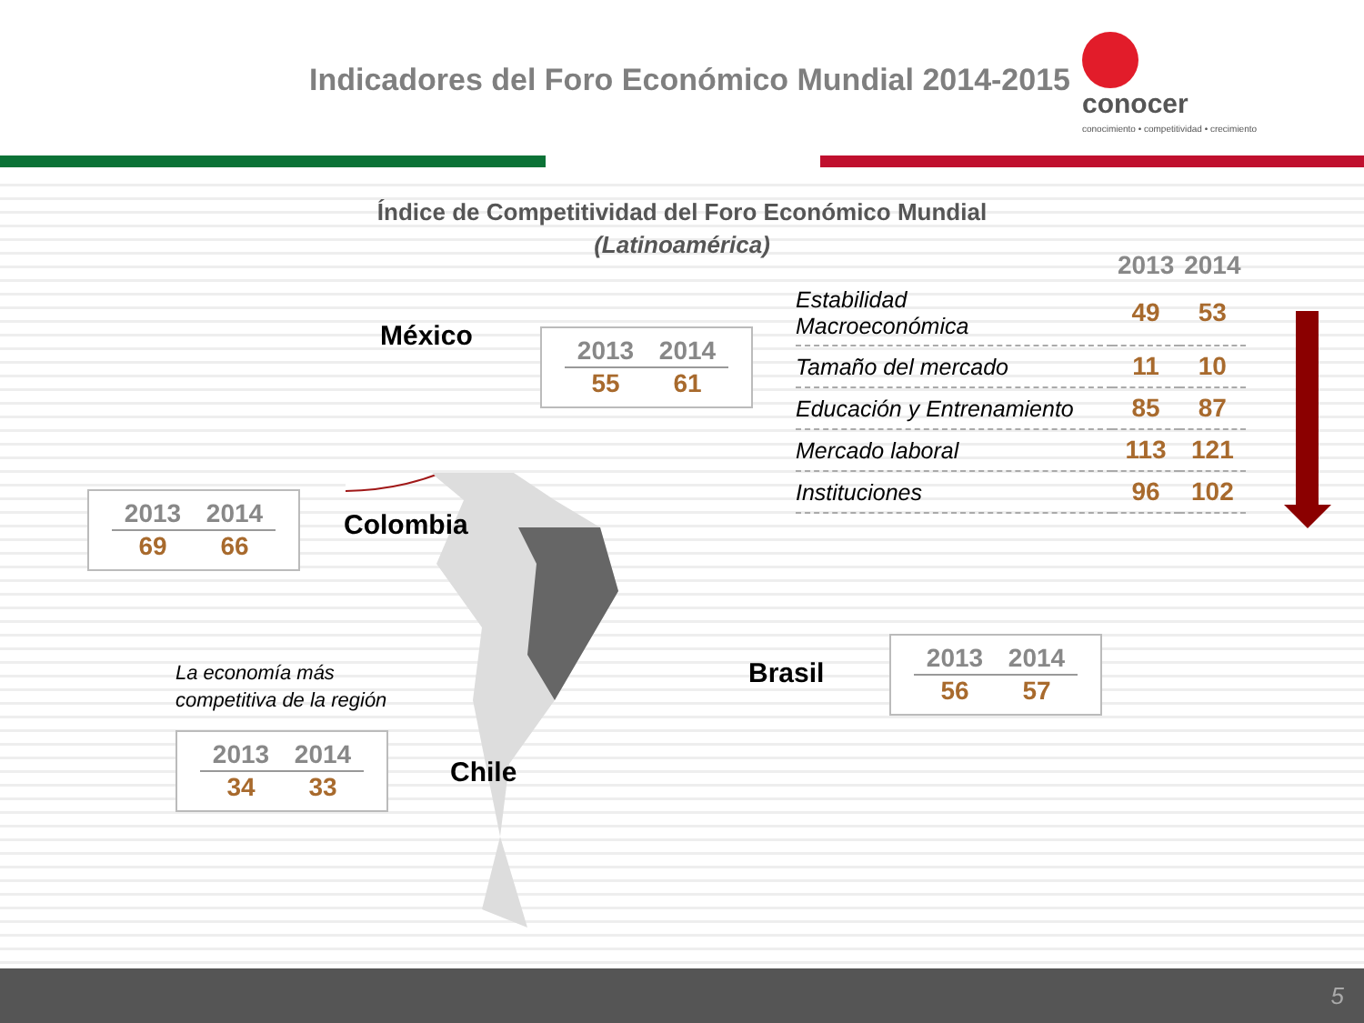Indicadores del Foro Económico Mundial 2014-2015
conocer
conocimiento • competitividad • crecimiento
Índice de Competitividad del Foro Económico Mundial
(Latinoamérica)
México
| 2013 | 2014 |
| --- | --- |
| 55 | 61 |
| 2013 | 2014 |
| --- | --- |
| 69 | 66 |
Colombia
La economía más
competitiva de la región
| 2013 | 2014 |
| --- | --- |
| 34 | 33 |
Chile
Brasil
| 2013 | 2014 |
| --- | --- |
| 56 | 57 |
| | 2013 | 2014 |
| --- | --- | --- |
| Estabilidad Macroeconómica | 49 | 53 |
| Tamaño del mercado | 11 | 10 |
| Educación y Entrenamiento | 85 | 87 |
| Mercado laboral | 113 | 121 |
| Instituciones | 96 | 102 |
5